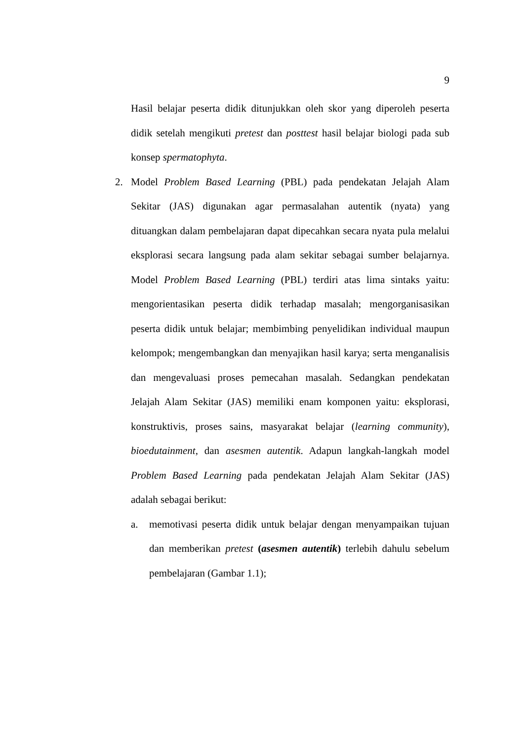9
Hasil belajar peserta didik ditunjukkan oleh skor yang diperoleh peserta didik setelah mengikuti pretest dan posttest hasil belajar biologi pada sub konsep spermatophyta.
2. Model Problem Based Learning (PBL) pada pendekatan Jelajah Alam Sekitar (JAS) digunakan agar permasalahan autentik (nyata) yang dituangkan dalam pembelajaran dapat dipecahkan secara nyata pula melalui eksplorasi secara langsung pada alam sekitar sebagai sumber belajarnya. Model Problem Based Learning (PBL) terdiri atas lima sintaks yaitu: mengorientasikan peserta didik terhadap masalah; mengorganisasikan peserta didik untuk belajar; membimbing penyelidikan individual maupun kelompok; mengembangkan dan menyajikan hasil karya; serta menganalisis dan mengevaluasi proses pemecahan masalah. Sedangkan pendekatan Jelajah Alam Sekitar (JAS) memiliki enam komponen yaitu: eksplorasi, konstruktivis, proses sains, masyarakat belajar (learning community), bioedutainment, dan asesmen autentik. Adapun langkah-langkah model Problem Based Learning pada pendekatan Jelajah Alam Sekitar (JAS) adalah sebagai berikut:
a. memotivasi peserta didik untuk belajar dengan menyampaikan tujuan dan memberikan pretest (asesmen autentik) terlebih dahulu sebelum pembelajaran (Gambar 1.1);